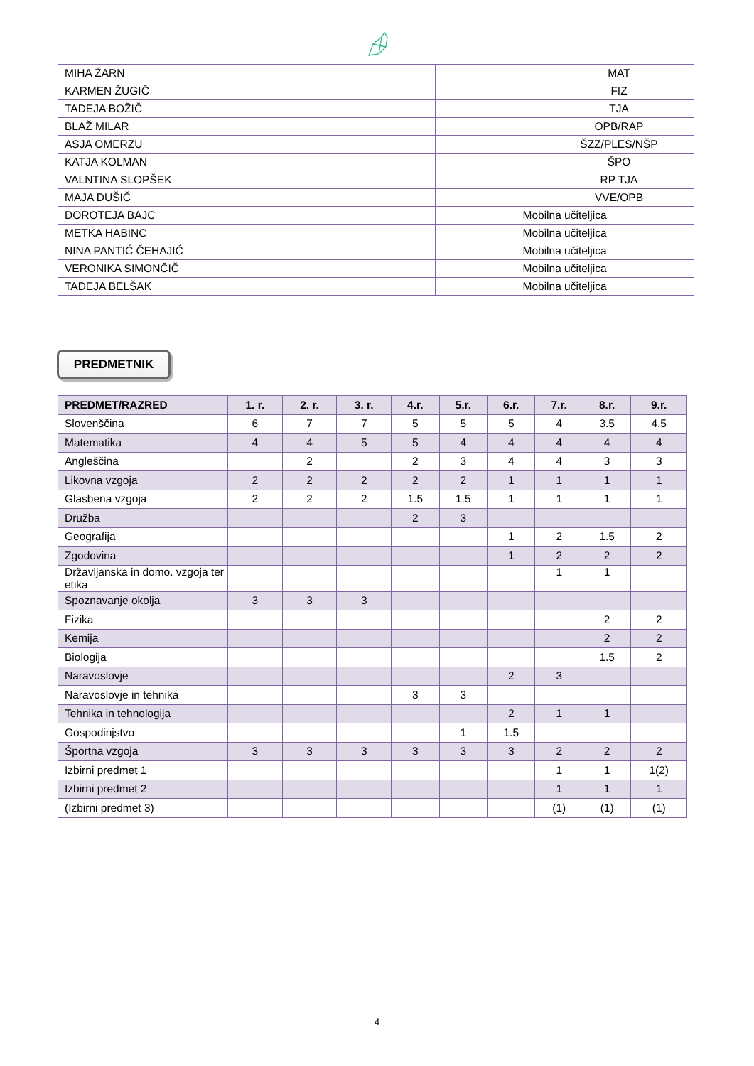| MIHA ŽARN | | MAT |
| KARMEN ŽUGIČ | | FIZ |
| TADEJA BOŽIČ | | TJA |
| BLAŽ MILAR | | OPB/RAP |
| ASJA OMERZU | | ŠZZ/PLES/NŠP |
| KATJA KOLMAN | | ŠPO |
| VALNTINA SLOPŠEK | | RP TJA |
| MAJA DUŠIČ | | VVE/OPB |
| DOROTEJA BAJC | Mobilna učiteljica | |
| METKA HABINC | Mobilna učiteljica | |
| NINA PANTIĆ ČEHAJIĆ | Mobilna učiteljica | |
| VERONIKA SIMONČIČ | Mobilna učiteljica | |
| TADEJA BELŠAK | Mobilna učiteljica | |
PREDMETNIK
| PREDMET/RAZRED | 1. r. | 2. r. | 3. r. | 4.r. | 5.r. | 6.r. | 7.r. | 8.r. | 9.r. |
| --- | --- | --- | --- | --- | --- | --- | --- | --- | --- |
| Slovenščina | 6 | 7 | 7 | 5 | 5 | 5 | 4 | 3.5 | 4.5 |
| Matematika | 4 | 4 | 5 | 5 | 4 | 4 | 4 | 4 | 4 |
| Angleščina | | 2 | | 2 | 3 | 4 | 4 | 3 | 3 |
| Likovna vzgoja | 2 | 2 | 2 | 2 | 2 | 1 | 1 | 1 | 1 |
| Glasbena vzgoja | 2 | 2 | 2 | 1.5 | 1.5 | 1 | 1 | 1 | 1 |
| Družba | | | | 2 | 3 | | | | |
| Geografija | | | | | | 1 | 2 | 1.5 | 2 |
| Zgodovina | | | | | | 1 | 2 | 2 | 2 |
| Državljanska in domo. vzgoja ter etika | | | | | | | 1 | 1 | |
| Spoznavanje okolja | 3 | 3 | 3 | | | | | | |
| Fizika | | | | | | | | 2 | 2 |
| Kemija | | | | | | | | 2 | 2 |
| Biologija | | | | | | | | 1.5 | 2 |
| Naravoslovje | | | | | | 2 | 3 | | |
| Naravoslovje in tehnika | | | | 3 | 3 | | | | |
| Tehnika in tehnologija | | | | | | 2 | 1 | 1 | |
| Gospodinjstvo | | | | | 1 | 1.5 | | | |
| Športna vzgoja | 3 | 3 | 3 | 3 | 3 | 3 | 2 | 2 | 2 |
| Izbirni predmet 1 | | | | | | | 1 | 1 | 1(2) |
| Izbirni predmet 2 | | | | | | | 1 | 1 | 1 |
| (Izbirni predmet 3) | | | | | | | (1) | (1) | (1) |
4